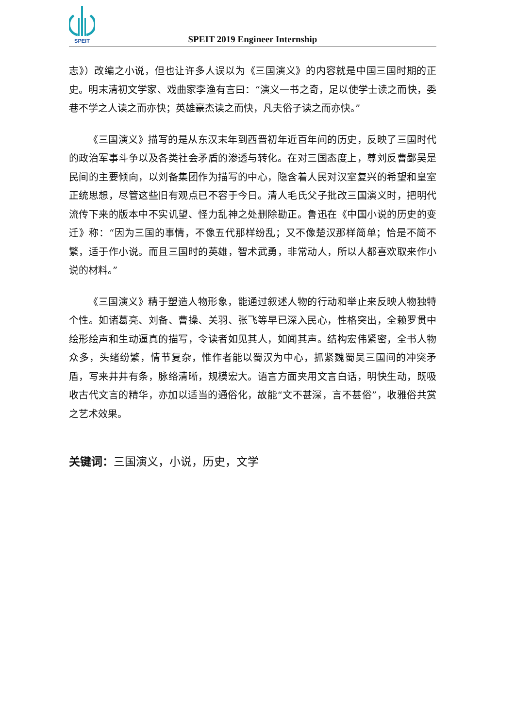SPEIT
SPEIT 2019 Engineer Internship
志》）改编之小说，但也让许多人误以为《三国演义》的内容就是中国三国时期的正史。明末清初文学家、戏曲家李渔有言曰：“演义一书之奇，足以使学士读之而快，委巷不学之人读之而亦快；英雄豪杰读之而快，凡夫俗子读之而亦快。”
《三国演义》描写的是从东汉末年到西晋初年近百年间的历史，反映了三国时代的政治军事斗争以及各类社会矛盾的渗透与转化。在对三国态度上，尊刘反曹鄙吴是民间的主要倾向，以刘备集团作为描写的中心，隐含着人民对汉室复兴的希望和皇室正统思想，尽管这些旧有观点已不容于今日。清人毛氏父子批改三国演义时，把明代流传下来的版本中不实讥望、怪力乱神之处删除勘正。鲁迅在《中国小说的历史的变迁》称：“因为三国的事情，不像五代那样纷乱；又不像楚汉那样简单；恰是不简不繁，适于作小说。而且三国时的英雄，智术武勇，非常动人，所以人都喜欢取来作小说的材料。”
《三国演义》精于塑造人物形象，能通过叙述人物的行动和举止来反映人物独特个性。如诸葛亮、刘备、曹操、关羽、张飞等早已深入民心，性格突出，全赖罗贯中绘形绘声和生动逼真的描写，令读者如见其人，如闻其声。结构宏伟紧密，全书人物众多，头绪纷繁，情节复杂，惟作者能以蜀汉为中心，抓紧魏蜀吴三国间的冲突矛盾，写来井井有条，脉络清晰，规模宏大。语言方面夹用文言白话，明快生动，既吸收古代文言的精华，亦加以适当的通俗化，故能“文不甚深，言不甚俗”，收雅俗共赏之艺术效果。
关键词：三国演义，小说，历史，文学